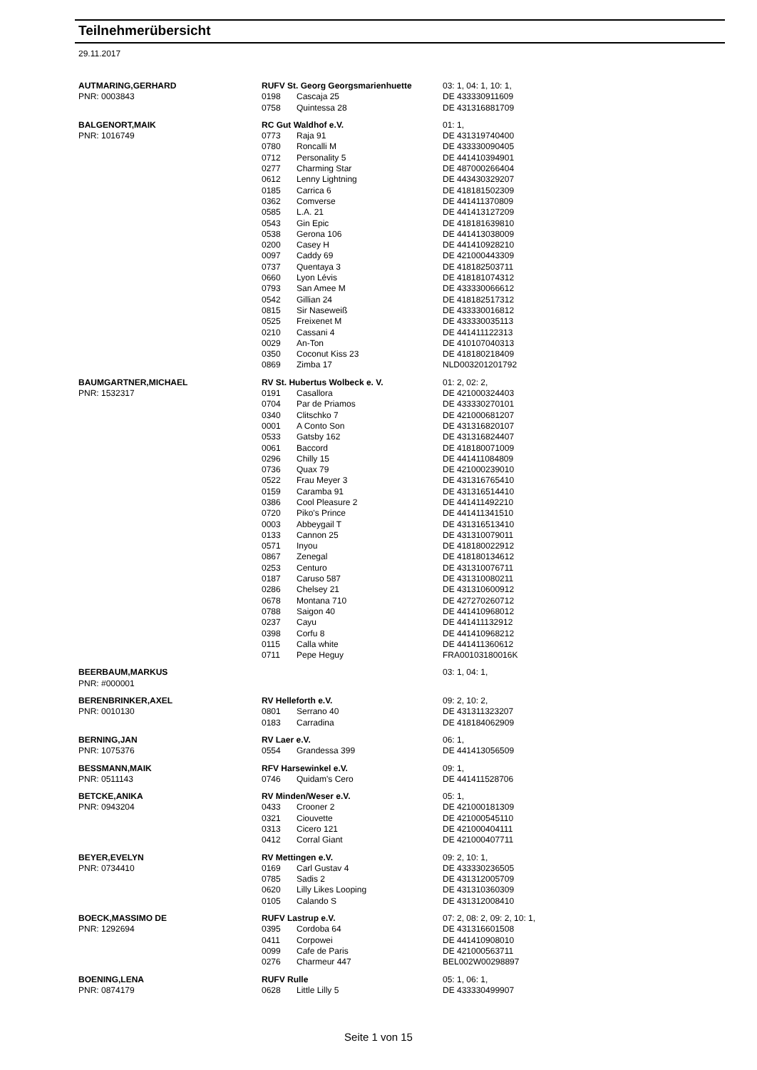Teilnehmerübersicht
29.11.2017
| AUTMARING,GERHARD | RUFV St. Georg Georgsmarienhuette | | 03: 1, 04: 1, 10: 1, |
| PNR: 0003843 | 0198 | Cascaja 25 | DE 433330911609 |
| | 0758 | Quintessa 28 | DE 431316881709 |
| BALGENORT,MAIK | RC Gut Waldhof e.V. | | 01: 1, |
| PNR: 1016749 | 0773 | Raja 91 | DE 431319740400 |
| | 0780 | Roncalli M | DE 433330090405 |
| | 0712 | Personality 5 | DE 441410394901 |
| | 0277 | Charming Star | DE 487000266404 |
| | 0612 | Lenny Lightning | DE 443430329207 |
| | 0185 | Carrica 6 | DE 418181502309 |
| | 0362 | Comverse | DE 441411370809 |
| | 0585 | L.A. 21 | DE 441413127209 |
| | 0543 | Gin Epic | DE 418181639810 |
| | 0538 | Gerona 106 | DE 441413038009 |
| | 0200 | Casey H | DE 441410928210 |
| | 0097 | Caddy 69 | DE 421000443309 |
| | 0737 | Quentaya 3 | DE 418182503711 |
| | 0660 | Lyon Lévis | DE 418181074312 |
| | 0793 | San Amee M | DE 433330066612 |
| | 0542 | Gillian 24 | DE 418182517312 |
| | 0815 | Sir Naseweiß | DE 433330016812 |
| | 0525 | Freixenet M | DE 433330035113 |
| | 0210 | Cassani 4 | DE 441411122313 |
| | 0029 | An-Ton | DE 410107040313 |
| | 0350 | Coconut Kiss 23 | DE 418180218409 |
| | 0869 | Zimba 17 | NLD003201201792 |
| BAUMGARTNER,MICHAEL | RV St. Hubertus Wolbeck e. V. | | 01: 2, 02: 2, |
| PNR: 1532317 | 0191 | Casallora | DE 421000324403 |
| | 0704 | Par de Priamos | DE 433330270101 |
| | 0340 | Clitschko 7 | DE 421000681207 |
| | 0001 | A Conto Son | DE 431316820107 |
| | 0533 | Gatsby 162 | DE 431316824407 |
| | 0061 | Baccord | DE 418180071009 |
| | 0296 | Chilly 15 | DE 441411084809 |
| | 0736 | Quax 79 | DE 421000239010 |
| | 0522 | Frau Meyer 3 | DE 431316765410 |
| | 0159 | Caramba 91 | DE 431316514410 |
| | 0386 | Cool Pleasure 2 | DE 441411492210 |
| | 0720 | Piko's Prince | DE 441411341510 |
| | 0003 | Abbeygail T | DE 431316513410 |
| | 0133 | Cannon 25 | DE 431310079011 |
| | 0571 | Inyou | DE 418180022912 |
| | 0867 | Zenegal | DE 418180134612 |
| | 0253 | Centuro | DE 431310076711 |
| | 0187 | Caruso 587 | DE 431310080211 |
| | 0286 | Chelsey 21 | DE 431310600912 |
| | 0678 | Montana 710 | DE 427270260712 |
| | 0788 | Saigon 40 | DE 441410968012 |
| | 0237 | Cayu | DE 441411132912 |
| | 0398 | Corfu 8 | DE 441410968212 |
| | 0115 | Calla white | DE 441411360612 |
| | 0711 | Pepe Heguy | FRA00103180016K |
| BEERBAUM,MARKUS | | | 03: 1, 04: 1, |
| PNR: #000001 | | | |
| BERENBRINKER,AXEL | RV Helleforth e.V. | | 09: 2, 10: 2, |
| PNR: 0010130 | 0801 | Serrano 40 | DE 431311323207 |
| | 0183 | Carradina | DE 418184062909 |
| BERNING,JAN | RV Laer e.V. | | 06: 1, |
| PNR: 1075376 | 0554 | Grandessa 399 | DE 441413056509 |
| BESSMANN,MAIK | RFV Harsewinkel e.V. | | 09: 1, |
| PNR: 0511143 | 0746 | Quidam's Cero | DE 441411528706 |
| BETCKE,ANIKA | RV Minden/Weser e.V. | | 05: 1, |
| PNR: 0943204 | 0433 | Crooner 2 | DE 421000181309 |
| | 0321 | Ciouvette | DE 421000545110 |
| | 0313 | Cicero 121 | DE 421000404111 |
| | 0412 | Corral Giant | DE 421000407711 |
| BEYER,EVELYN | RV Mettingen e.V. | | 09: 2, 10: 1, |
| PNR: 0734410 | 0169 | Carl Gustav 4 | DE 433330236505 |
| | 0785 | Sadis 2 | DE 431312005709 |
| | 0620 | Lilly Likes Looping | DE 431310360309 |
| | 0105 | Calando S | DE 431312008410 |
| BOECK,MASSIMO DE | RUFV Lastrup e.V. | | 07: 2, 08: 2, 09: 2, 10: 1, |
| PNR: 1292694 | 0395 | Cordoba 64 | DE 431316601508 |
| | 0411 | Corpowei | DE 441410908010 |
| | 0099 | Cafe de Paris | DE 421000563711 |
| | 0276 | Charmeur 447 | BEL002W00298897 |
| BOENING,LENA | RUFV Rulle | | 05: 1, 06: 1, |
| PNR: 0874179 | 0628 | Little Lilly 5 | DE 433330499907 |
Seite 1 von 15